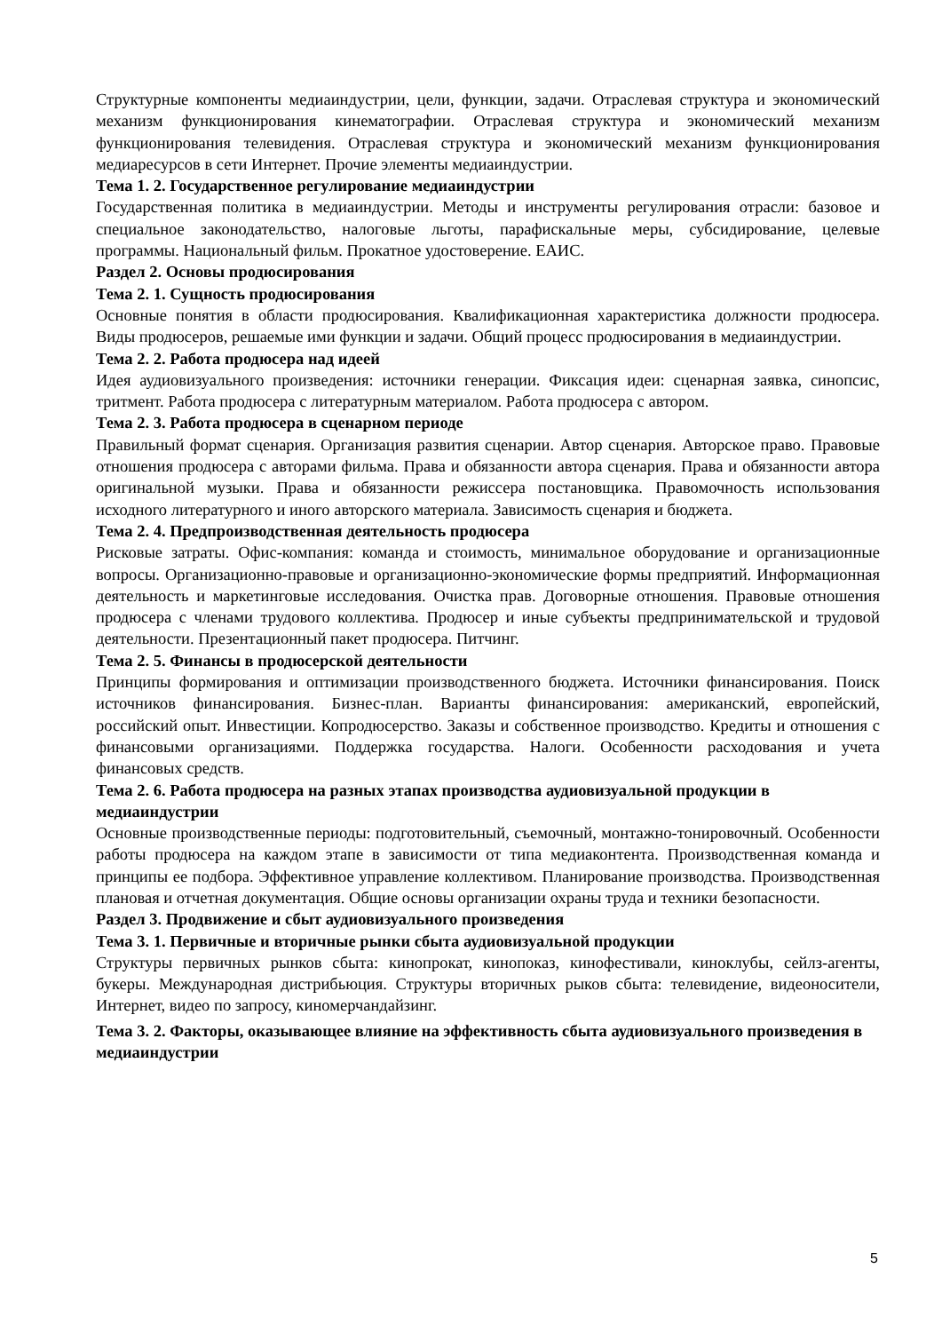Структурные компоненты медиаиндустрии, цели, функции, задачи. Отраслевая структура и экономический механизм функционирования кинематографии. Отраслевая структура и экономический механизм функционирования телевидения. Отраслевая структура и экономический механизм функционирования медиаресурсов в сети Интернет. Прочие элементы медиаиндустрии.
Тема 1. 2. Государственное регулирование медиаиндустрии
Государственная политика в медиаиндустрии. Методы и инструменты регулирования отрасли: базовое и специальное законодательство, налоговые льготы, парафискальные меры, субсидирование, целевые программы. Национальный фильм. Прокатное удостоверение. ЕАИС.
Раздел 2. Основы продюсирования
Тема 2. 1. Сущность продюсирования
Основные понятия в области продюсирования. Квалификационная характеристика должности продюсера. Виды продюсеров, решаемые ими функции и задачи. Общий процесс продюсирования в медиаиндустрии.
Тема 2. 2. Работа продюсера над идеей
Идея аудиовизуального произведения: источники генерации. Фиксация идеи: сценарная заявка, синопсис, тритмент. Работа продюсера с литературным материалом. Работа продюсера с автором.
Тема 2. 3. Работа продюсера в сценарном периоде
Правильный формат сценария. Организация развития сценарии. Автор сценария. Авторское право. Правовые отношения продюсера с авторами фильма. Права и обязанности автора сценария. Права и обязанности автора оригинальной музыки. Права и обязанности режиссера постановщика. Правомочность использования исходного литературного и иного авторского материала. Зависимость сценария и бюджета.
Тема 2. 4. Предпроизводственная деятельность продюсера
Рисковые затраты. Офис-компания: команда и стоимость, минимальное оборудование и организационные вопросы. Организационно-правовые и организационно-экономические формы предприятий. Информационная деятельность и маркетинговые исследования. Очистка прав. Договорные отношения. Правовые отношения продюсера с членами трудового коллектива. Продюсер и иные субъекты предпринимательской и трудовой деятельности. Презентационный пакет продюсера. Питчинг.
Тема 2. 5. Финансы в продюсерской деятельности
Принципы формирования и оптимизации производственного бюджета. Источники финансирования. Поиск источников финансирования. Бизнес-план. Варианты финансирования: американский, европейский, российский опыт. Инвестиции. Копродюсерство. Заказы и собственное производство. Кредиты и отношения с финансовыми организациями. Поддержка государства. Налоги. Особенности расходования и учета финансовых средств.
Тема 2. 6. Работа продюсера на разных этапах производства аудиовизуальной продукции в медиаиндустрии
Основные производственные периоды: подготовительный, съемочный, монтажно-тонировочный. Особенности работы продюсера на каждом этапе в зависимости от типа медиаконтента. Производственная команда и принципы ее подбора. Эффективное управление коллективом. Планирование производства. Производственная плановая и отчетная документация. Общие основы организации охраны труда и техники безопасности.
Раздел 3. Продвижение и сбыт аудиовизуального произведения
Тема 3. 1. Первичные и вторичные рынки сбыта аудиовизуальной продукции
Структуры первичных рынков сбыта: кинопрокат, кинопоказ, кинофестивали, киноклубы, сейлз-агенты, букеры. Международная дистрибьюция. Структуры вторичных рыков сбыта: телевидение, видеоносители, Интернет, видео по запросу, киномерчандайзинг.
Тема 3. 2. Факторы, оказывающее влияние на эффективность сбыта аудиовизуального произведения в медиаиндустрии
5